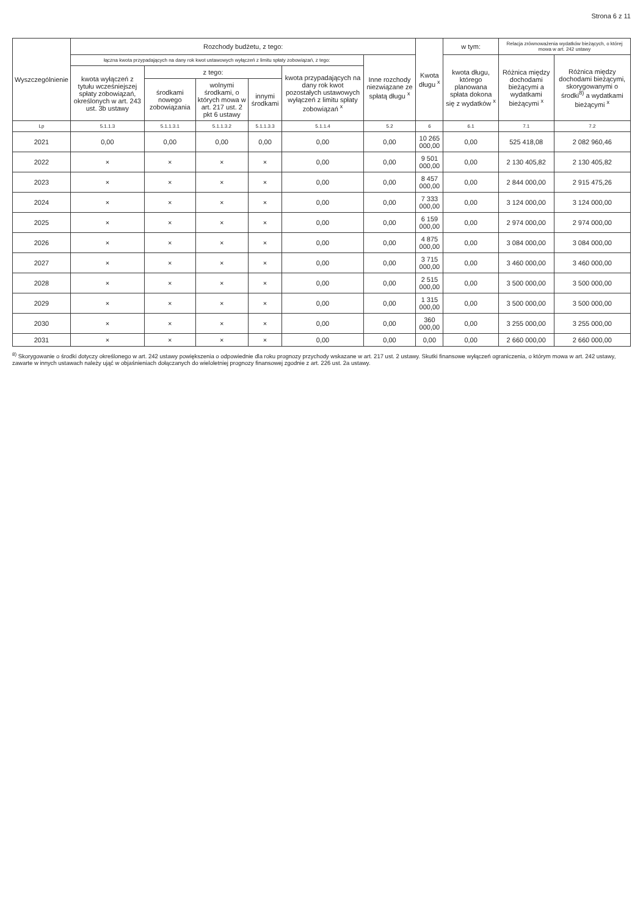Strona 6 z 11
| Wyszczególnienie | Rozchody budżetu, z tego: | | | | | | Kwota długu <sup>x</sup> | w tym: | Relacja zrównoważenia wydatków bieżących, o której mowa w art. 242 ustawy | |
| --- | --- | --- | --- | --- | --- | --- | --- | --- | --- | --- |
| | łączna kwota przypadających na dany rok kwot ustawowych wyłączeń z limitu spłaty zobowiązań, z tego: | | | | | Inne rozchody niezwiązane ze spłatą długu <sup>x</sup> | | kwota długu, którego planowana spłata dokona się z wydatków <sup>x</sup> | Różnica między dochodami bieżącymi a wydatkami bieżącymi <sup>x</sup> | Różnica między dochodami bieżącymi, skorygowanymi o środki<sup>8)</sup> a wydatkami bieżącymi <sup>x</sup> |
| | kwota wyłączeń z tytułu wcześniejszej spłaty zobowiązań, określonych w art. 243 ust. 3b ustawy | z tego: | | | kwota przypadających na dany rok kwot pozostałych ustawowych wyłączeń z limitu spłaty zobowiązań <sup>x</sup> | | | | | |
| | | środkami nowego zobowiązania | wolnymi środkami, o których mowa w art. 217 ust. 2 pkt 6 ustawy | innymi środkami | | | | | | |
| Lp | 5.1.1.3 | 5.1.1.3.1 | 5.1.1.3.2 | 5.1.1.3.3 | 5.1.1.4 | 5.2 | 6 | 6.1 | 7.1 | 7.2 |
| 2021 | 0,00 | 0,00 | 0,00 | 0,00 | 0,00 | 0,00 | 10 265 000,00 | 0,00 | 525 418,08 | 2 082 960,46 |
| 2022 | × | × | × | × | 0,00 | 0,00 | 9 501 000,00 | 0,00 | 2 130 405,82 | 2 130 405,82 |
| 2023 | × | × | × | × | 0,00 | 0,00 | 8 457 000,00 | 0,00 | 2 844 000,00 | 2 915 475,26 |
| 2024 | × | × | × | × | 0,00 | 0,00 | 7 333 000,00 | 0,00 | 3 124 000,00 | 3 124 000,00 |
| 2025 | × | × | × | × | 0,00 | 0,00 | 6 159 000,00 | 0,00 | 2 974 000,00 | 2 974 000,00 |
| 2026 | × | × | × | × | 0,00 | 0,00 | 4 875 000,00 | 0,00 | 3 084 000,00 | 3 084 000,00 |
| 2027 | × | × | × | × | 0,00 | 0,00 | 3 715 000,00 | 0,00 | 3 460 000,00 | 3 460 000,00 |
| 2028 | × | × | × | × | 0,00 | 0,00 | 2 515 000,00 | 0,00 | 3 500 000,00 | 3 500 000,00 |
| 2029 | × | × | × | × | 0,00 | 0,00 | 1 315 000,00 | 0,00 | 3 500 000,00 | 3 500 000,00 |
| 2030 | × | × | × | × | 0,00 | 0,00 | 360 000,00 | 0,00 | 3 255 000,00 | 3 255 000,00 |
| 2031 | × | × | × | × | 0,00 | 0,00 | 0,00 | 0,00 | 2 660 000,00 | 2 660 000,00 |
<sup>8)</sup> Skorygowanie o środki dotyczy określonego w art. 242 ustawy powiększenia o odpowiednie dla roku prognozy przychody wskazane w art. 217 ust. 2 ustawy. Skutki finansowe wyłączeń ograniczenia, o którym mowa w art. 242 ustawy, zawarte w innych ustawach należy ująć w objaśnieniach dołączanych do wieloletniej prognozy finansowej zgodnie z art. 226 ust. 2a ustawy.